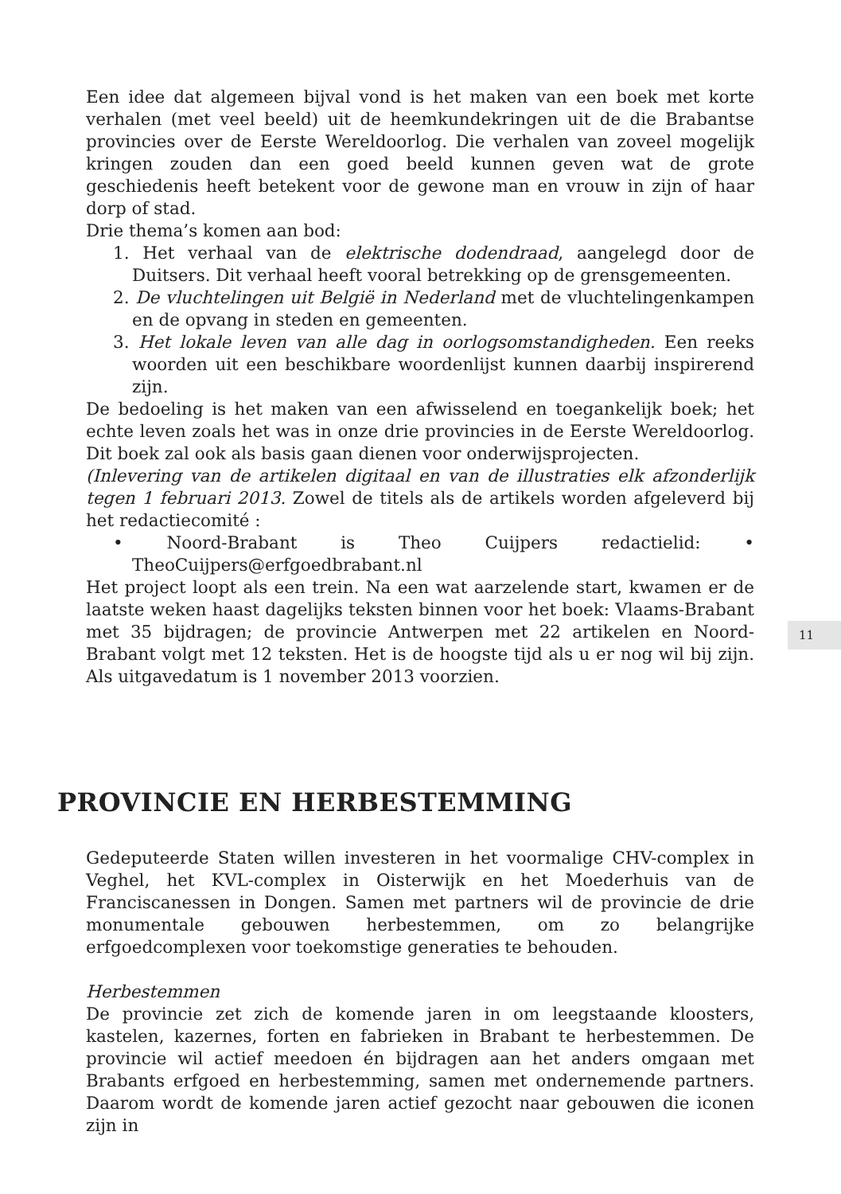11
Een idee dat algemeen bijval vond is het maken van een boek met korte verhalen (met veel beeld) uit de heemkundekringen uit de die Brabantse provincies over de Eerste Wereldoorlog. Die verhalen van zoveel mogelijk kringen zouden dan een goed beeld kunnen geven wat de grote geschiedenis heeft betekent voor de gewone man en vrouw in zijn of haar dorp of stad.
Drie thema’s komen aan bod:
1. Het verhaal van de elektrische dodendraad, aangelegd door de Duitsers. Dit verhaal heeft vooral betrekking op de grensgemeenten.
2. De vluchtelingen uit België in Nederland met de vluchtelingenkampen en de opvang in steden en gemeenten.
3. Het lokale leven van alle dag in oorlogsomstandigheden. Een reeks woorden uit een beschikbare woordenlijst kunnen daarbij inspirerend zijn.
De bedoeling is het maken van een afwisselend en toegankelijk boek; het echte leven zoals het was in onze drie provincies in de Eerste Wereldoorlog. Dit boek zal ook als basis gaan dienen voor onderwijsprojecten.
(Inlevering van de artikelen digitaal en van de illustraties elk afzonderlijk tegen 1 februari 2013. Zowel de titels als de artikels worden afgeleverd bij het redactiecomité :
• Noord-Brabant is Theo Cuijpers redactielid: • TheoCuijpers@erfgoedbrabant.nl
Het project loopt als een trein. Na een wat aarzelende start, kwamen er de laatste weken haast dagelijks teksten binnen voor het boek: Vlaams-Brabant met 35 bijdragen; de provincie Antwerpen met 22 artikelen en Noord-Brabant volgt met 12 teksten. Het is de hoogste tijd als u er nog wil bij zijn. Als uitgavedatum is 1 november 2013 voorzien.
PROVINCIE EN HERBESTEMMING
Gedeputeerde Staten willen investeren in het voormalige CHV-complex in Veghel, het KVL-complex in Oisterwijk en het Moederhuis van de Franciscanessen in Dongen. Samen met partners wil de provincie de drie monumentale gebouwen herbestemmen, om zo belangrijke erfgoedcomplexen voor toekomstige generaties te behouden.
Herbestemmen
De provincie zet zich de komende jaren in om leegstaande kloosters, kastelen, kazernes, forten en fabrieken in Brabant te herbestemmen. De provincie wil actief meedoen én bijdragen aan het anders omgaan met Brabants erfgoed en herbestemming, samen met ondernemende partners. Daarom wordt de komende jaren actief gezocht naar gebouwen die iconen zijn in